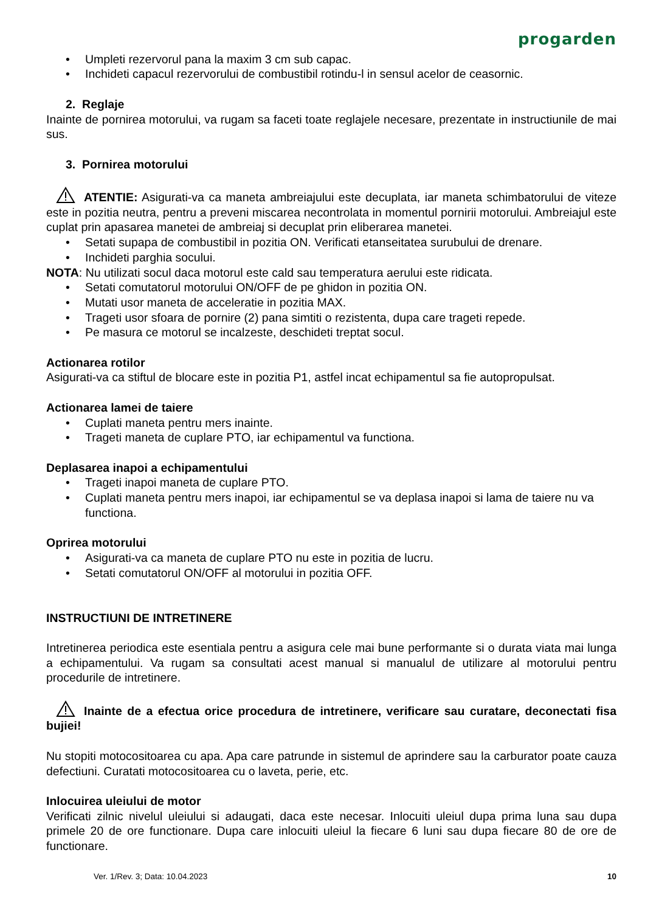progarden
• Umpleti rezervorul pana la maxim 3 cm sub capac.
• Inchideti capacul rezervorului de combustibil rotindu-l in sensul acelor de ceasornic.
2. Reglaje
Inainte de pornirea motorului, va rugam sa faceti toate reglajele necesare, prezentate in instructiunile de mai sus.
3. Pornirea motorului
ATENTIE: Asigurati-va ca maneta ambreiajului este decuplata, iar maneta schimbatorului de viteze este in pozitia neutra, pentru a preveni miscarea necontrolata in momentul pornirii motorului. Ambreiajul este cuplat prin apasarea manetei de ambreiaj si decuplat prin eliberarea manetei.
• Setati supapa de combustibil in pozitia ON. Verificati etanseitatea surubului de drenare.
• Inchideti parghia socului.
NOTA: Nu utilizati socul daca motorul este cald sau temperatura aerului este ridicata.
• Setati comutatorul motorului ON/OFF de pe ghidon in pozitia ON.
• Mutati usor maneta de acceleratie in pozitia MAX.
• Trageti usor sfoara de pornire (2) pana simtiti o rezistenta, dupa care trageti repede.
• Pe masura ce motorul se incalzeste, deschideti treptat socul.
Actionarea rotilor
Asigurati-va ca stiftul de blocare este in pozitia P1, astfel incat echipamentul sa fie autopropulsat.
Actionarea lamei de taiere
• Cuplati maneta pentru mers inainte.
• Trageti maneta de cuplare PTO, iar echipamentul va functiona.
Deplasarea inapoi a echipamentului
• Trageti inapoi maneta de cuplare PTO.
• Cuplati maneta pentru mers inapoi, iar echipamentul se va deplasa inapoi si lama de taiere nu va functiona.
Oprirea motorului
• Asigurati-va ca maneta de cuplare PTO nu este in pozitia de lucru.
• Setati comutatorul ON/OFF al motorului in pozitia OFF.
INSTRUCTIUNI DE INTRETINERE
Intretinerea periodica este esentiala pentru a asigura cele mai bune performante si o durata viata mai lunga a echipamentului. Va rugam sa consultati acest manual si manualul de utilizare al motorului pentru procedurile de intretinere.
Inainte de a efectua orice procedura de intretinere, verificare sau curatare, deconectati fisa bujiei!
Nu stopiti motocositoarea cu apa. Apa care patrunde in sistemul de aprindere sau la carburator poate cauza defectiuni. Curatati motocositoarea cu o laveta, perie, etc.
Inlocuirea uleiului de motor
Verificati zilnic nivelul uleiului si adaugati, daca este necesar. Inlocuiti uleiul dupa prima luna sau dupa primele 20 de ore functionare. Dupa care inlocuiti uleiul la fiecare 6 luni sau dupa fiecare 80 de ore de functionare.
Ver. 1/Rev. 3; Data: 10.04.2023 10